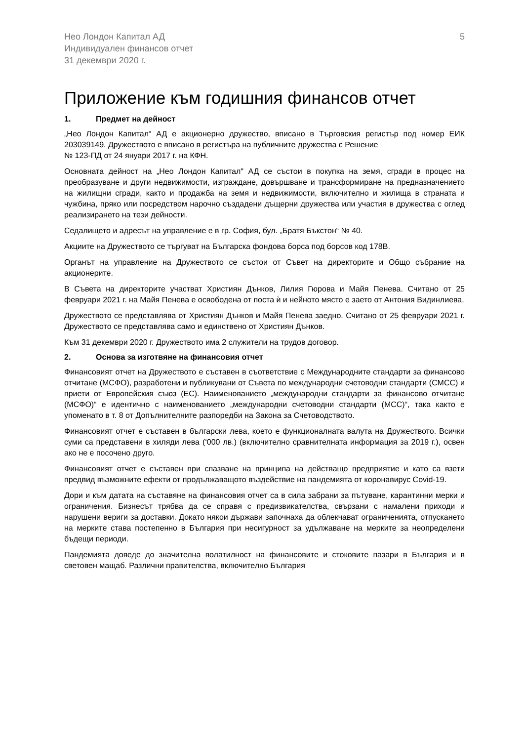Нео Лондон Капитал АД
Индивидуален финансов отчет
31 декември 2020 г.
5
Приложение към годишния финансов отчет
1. Предмет на дейност
„Нео Лондон Капитал“ АД е акционерно дружество, вписано в Търговския регистър под номер ЕИК 203039149. Дружеството е вписано в регистъра на публичните дружества с Решение
№ 123-ПД от 24 януари 2017 г. на КФН.
Основната дейност на „Нео Лондон Капитал" АД се състои в покупка на земя, сгради в процес на преобразуване и други недвижимости, изграждане, довършване и трансформиране на предназначението на жилищни сгради, както и продажба на земя и недвижимости, включително и жилища в страната и чужбина, пряко или посредством нарочно създадени дъщерни дружества или участия в дружества с оглед реализирането на тези дейности.
Седалището и адресът на управление е в гр. София, бул. „Братя Бъкстон“ № 40.
Акциите на Дружеството се търгуват на Българска фондова борса под борсов код 178B.
Органът на управление на Дружеството се състои от Съвет на директорите и Общо събрание на акционерите.
В Съвета на директорите участват Християн Дънков, Лилия Гюрова и Майя Пенева. Считано от 25 февруари 2021 г. на Майя Пенева е освободена от поста ѝ и нейното място е заето от Антония Видинлиева.
Дружеството се представлява от Християн Дънков и Майя Пенева заедно. Считано от 25 февруари 2021 г. Дружеството се представлява само и единствено от Християн Дънков.
Към 31 декември 2020 г. Дружеството има 2 служители на трудов договор.
2. Основа за изготвяне на финансовия отчет
Финансовият отчет на Дружеството е съставен в съответствие с Международните стандарти за финансово отчитане (МСФО), разработени и публикувани от Съвета по международни счетоводни стандарти (СМСС) и приети от Европейския съюз (ЕС). Наименованието „международни стандарти за финансово отчитане (МСФО)“ е идентично с наименованието „международни счетоводни стандарти (МСС)“, така както е упоменато в т. 8 от Допълнителните разпоредби на Закона за Счетоводството.
Финансовият отчет е съставен в български лева, което е функционалната валута на Дружеството. Всички суми са представени в хиляди лева (‘000 лв.) (включително сравнителната информация за 2019 г.), освен ако не е посочено друго.
Финансовият отчет е съставен при спазване на принципа на действащо предприятие и като са взети предвид възможните ефекти от продължаващото въздействие на пандемията от коронавирус Covid-19.
Дори и към датата на съставяне на финансовия отчет са в сила забрани за пътуване, карантинни мерки и ограничения. Бизнесът трябва да се справя с предизвикателства, свързани с намалени приходи и нарушени вериги за доставки. Докато някои държави започнаха да облекчават ограниченията, отпускането на мерките става постепенно в България при несигурност за удължаване на мерките за неопределени бъдещи периоди.
Пандемията доведе до значителна волатилност на финансовите и стоковите пазари в България и в световен мащаб. Различни правителства, включително България